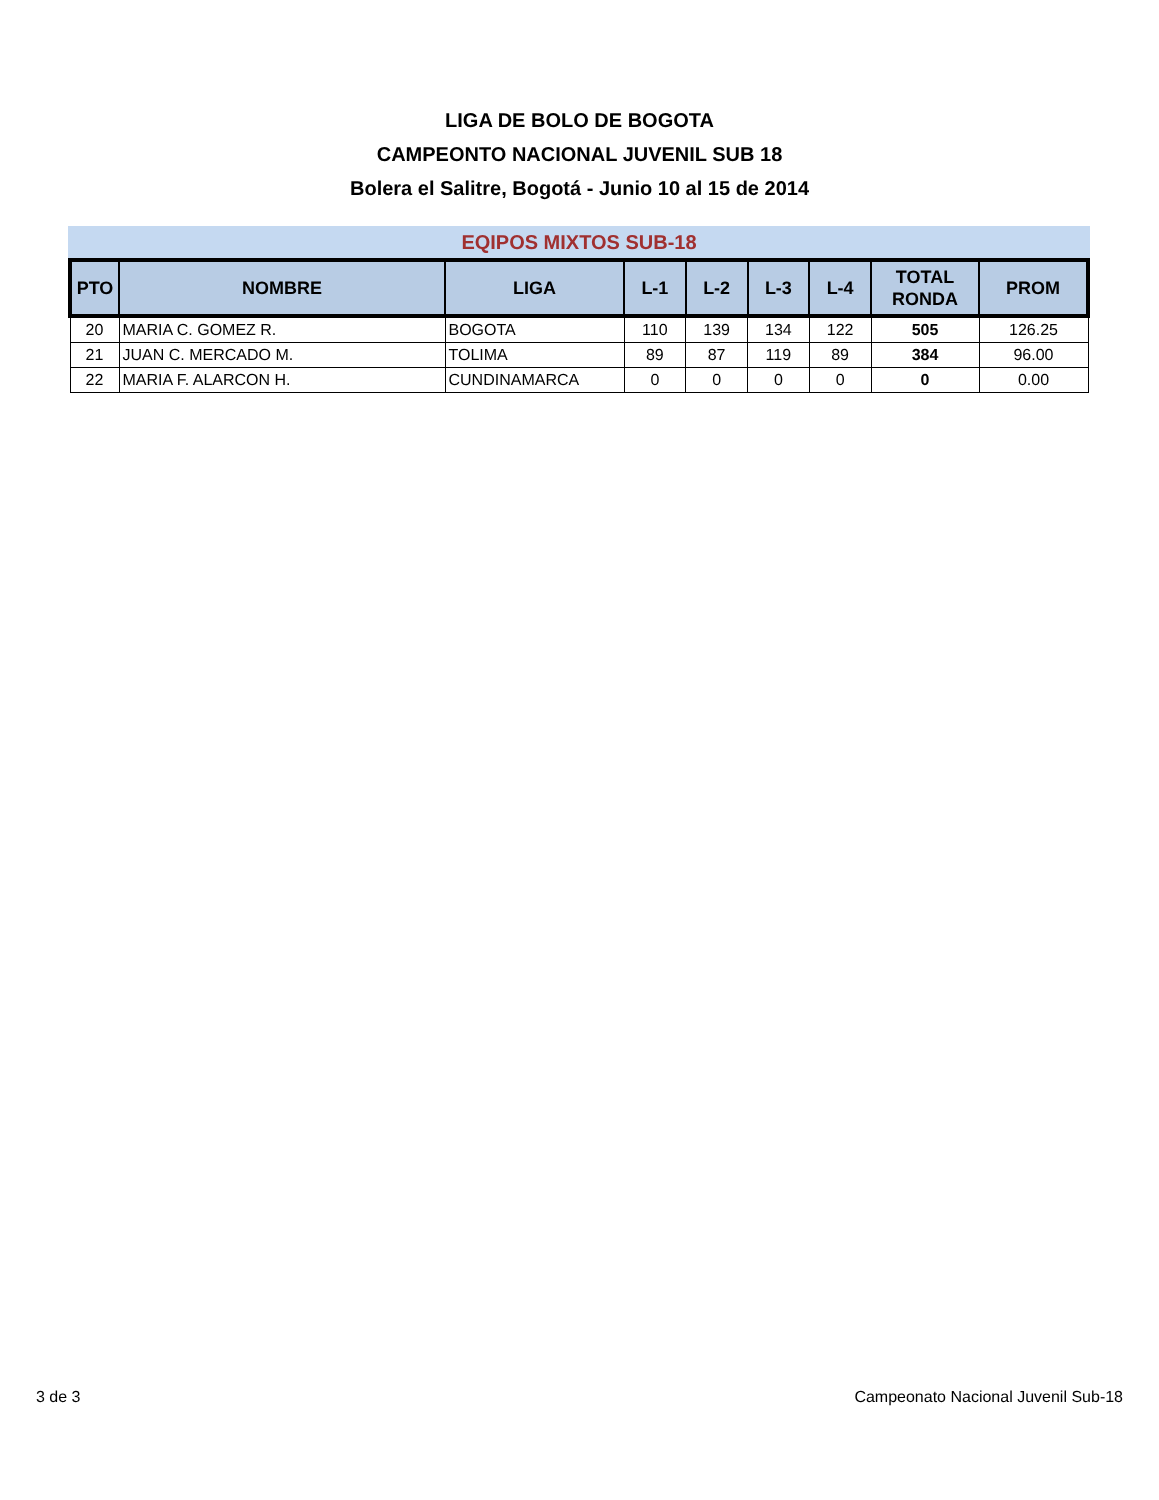LIGA DE BOLO DE BOGOTA
CAMPEONTO NACIONAL JUVENIL SUB 18
Bolera el Salitre, Bogotá - Junio 10 al 15 de 2014
EQIPOS MIXTOS SUB-18
| PTO | NOMBRE | LIGA | L-1 | L-2 | L-3 | L-4 | TOTAL RONDA | PROM |
| --- | --- | --- | --- | --- | --- | --- | --- | --- |
| 20 | MARIA C. GOMEZ R. | BOGOTA | 110 | 139 | 134 | 122 | 505 | 126.25 |
| 21 | JUAN C. MERCADO M. | TOLIMA | 89 | 87 | 119 | 89 | 384 | 96.00 |
| 22 | MARIA F. ALARCON H. | CUNDINAMARCA | 0 | 0 | 0 | 0 | 0 | 0.00 |
3 de 3 Campeonato Nacional Juvenil Sub-18